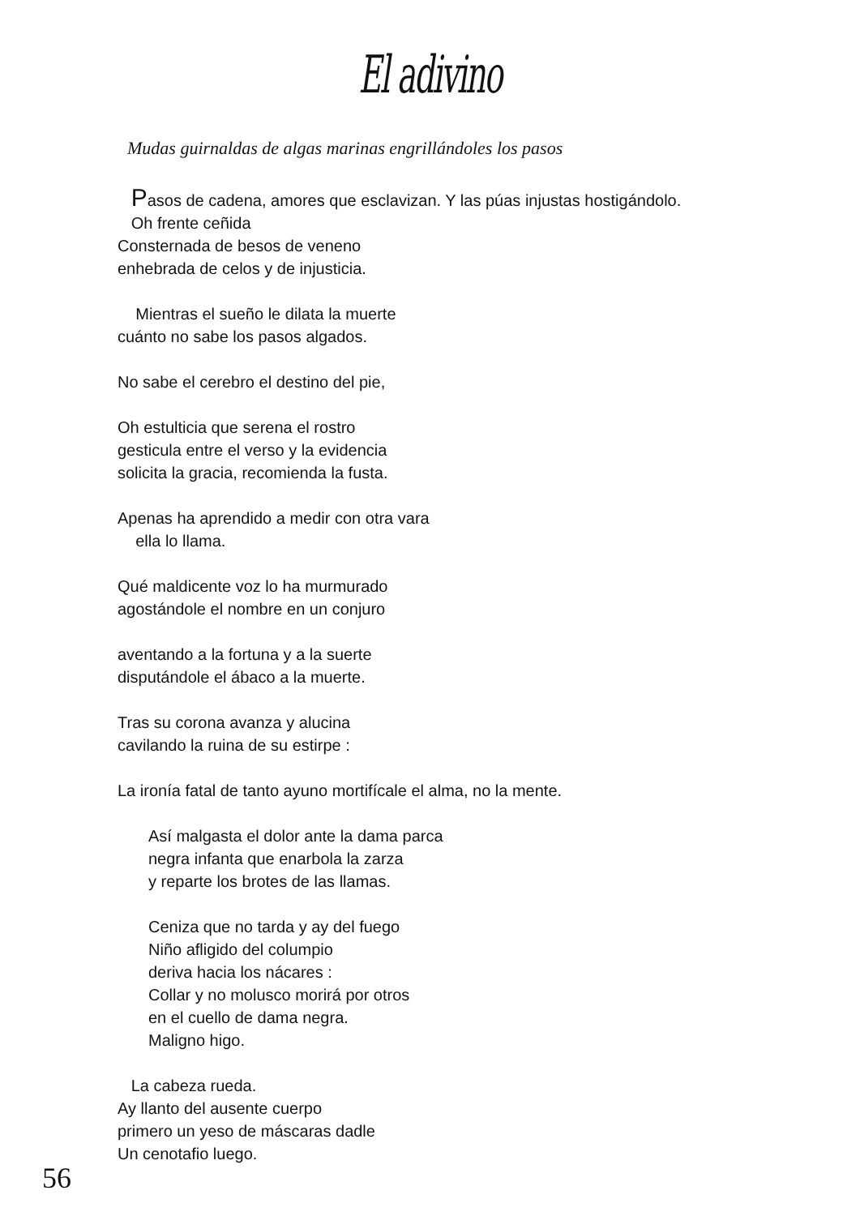El adivino
Mudas guirnaldas de algas marinas engrillándoles los pasos
Pasos de cadena, amores que esclavizan. Y las púas injustas hostigándolo.
Oh frente ceñida
Consternada de besos de veneno
enhebrada de celos y de injusticia.
Mientras el sueño le dilata la muerte
cuánto no sabe los pasos algados.
No sabe el cerebro el destino del pie,
Oh estulticia que serena el rostro
gesticula entre el verso y la evidencia
solicita la gracia, recomienda la fusta.
Apenas ha aprendido a medir con otra vara
ella lo llama.
Qué maldicente voz lo ha murmurado
agostándole el nombre en un conjuro
aventando a la fortuna y a la suerte
disputándole el ábaco a la muerte.
Tras su corona avanza y alucina
cavilando la ruina de su estirpe :
La ironía fatal de tanto ayuno mortifícale el alma, no la mente.
Así malgasta el dolor ante la dama parca
negra infanta que enarbola la zarza
y reparte los brotes de las llamas.
Ceniza que no tarda y ay del fuego
Niño afligido del columpio
deriva hacia los nácares :
Collar y no molusco morirá por otros
en el cuello de dama negra.
Maligno higo.
La cabeza rueda.
Ay llanto del ausente cuerpo
primero un yeso de máscaras dadle
Un cenotafio luego.
56